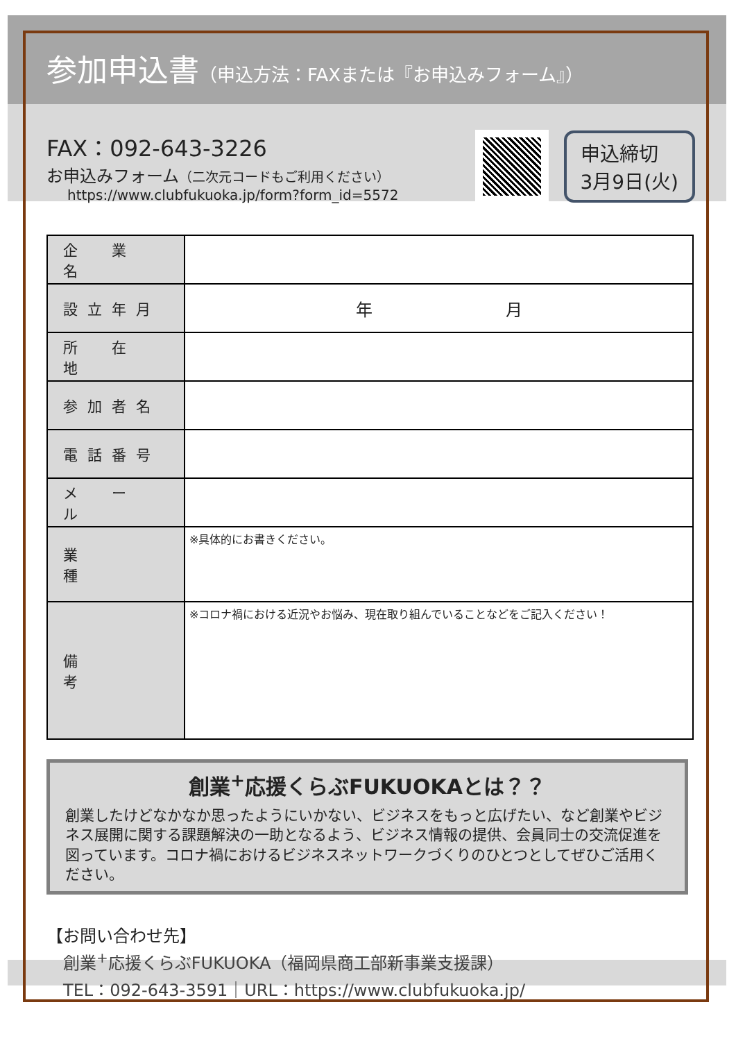参加申込書（申込方法：FAXまたは『お申込みフォーム』）
FAX：092-643-3226
お申込みフォーム（二次元コードもご利用ください）
https://www.clubfukuoka.jp/form?form_id=5572
申込締切
3月9日(火)
| 企 業 名 | |
| 設立年月 | 年 月 |
| 所 在 地 | |
| 参加者名 | |
| 電話番号 | |
| メ ー ル | |
| 業 種 | ※具体的にお書きください。 |
| 備 考 | ※コロナ禍における近況やお悩み、現在取り組んでいることなどをご記入ください！ |
創業<sup>+</sup>応援くらぶFUKUOKAとは？？
創業したけどなかなか思ったようにいかない、ビジネスをもっと広げたい、など創業やビジネス展開に関する課題解決の一助となるよう、ビジネス情報の提供、会員同士の交流促進を図っています。コロナ禍におけるビジネスネットワークづくりのひとつとしてぜひご活用ください。
【お問い合わせ先】
創業<sup>+</sup>応援くらぶFUKUOKA（福岡県商工部新事業支援課）
TEL：092-643-3591｜URL：https://www.clubfukuoka.jp/